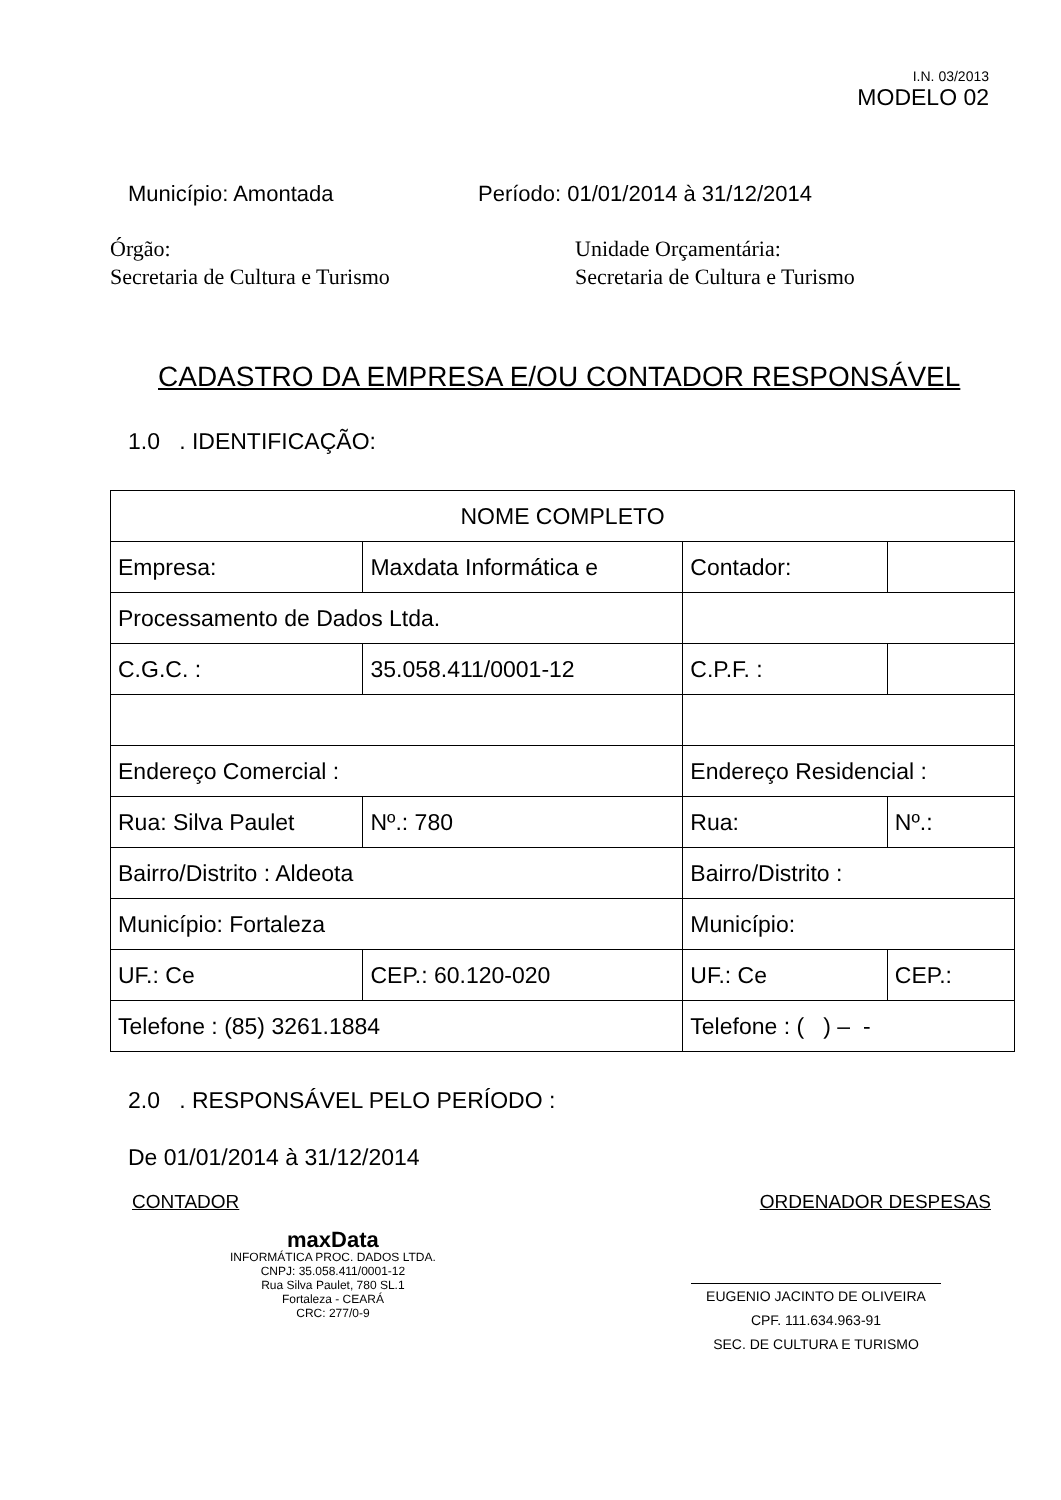I.N. 03/2013
MODELO 02
Município: Amontada Período: 01/01/2014 à 31/12/2014
Órgão:
Secretaria de Cultura e Turismo
Unidade Orçamentária:
Secretaria de Cultura e Turismo
CADASTRO DA EMPRESA E/OU CONTADOR RESPONSÁVEL
1.0 . IDENTIFICAÇÃO:
| NOME COMPLETO | | | | | |
| Empresa: | Maxdata Informática e | | Contador: | | |
| Processamento de Dados Ltda. | | | | | |
| C.G.C. : | 35.058.411/0001-12 | | C.P.F. : | | |
| Endereço Comercial : | | | Endereço Residencial : | | |
| Rua: Silva Paulet | | Nº.: 780 | Rua: | | Nº.: |
| Bairro/Distrito : Aldeota | | | Bairro/Distrito : | | |
| Município: Fortaleza | | | Município: | | |
| UF.: Ce | CEP.: 60.120-020 | | UF.: Ce | CEP.: | |
| Telefone : (85) 3261.1884 | | | Telefone : ( ) – - | | |
2.0 . RESPONSÁVEL PELO PERÍODO :
De 01/01/2014 à 31/12/2014
CONTADOR ORDENADOR DESPESAS
maxData
INFORMÁTICA PROC. DADOS LTDA.
CNPJ: 35.058.411/0001-12
Rua Silva Paulet, 780 SL.1
Fortaleza - CEARÁ
CRC: 277/0-9
EUGENIO JACINTO DE OLIVEIRA
CPF. 111.634.963-91
SEC. DE CULTURA E TURISMO